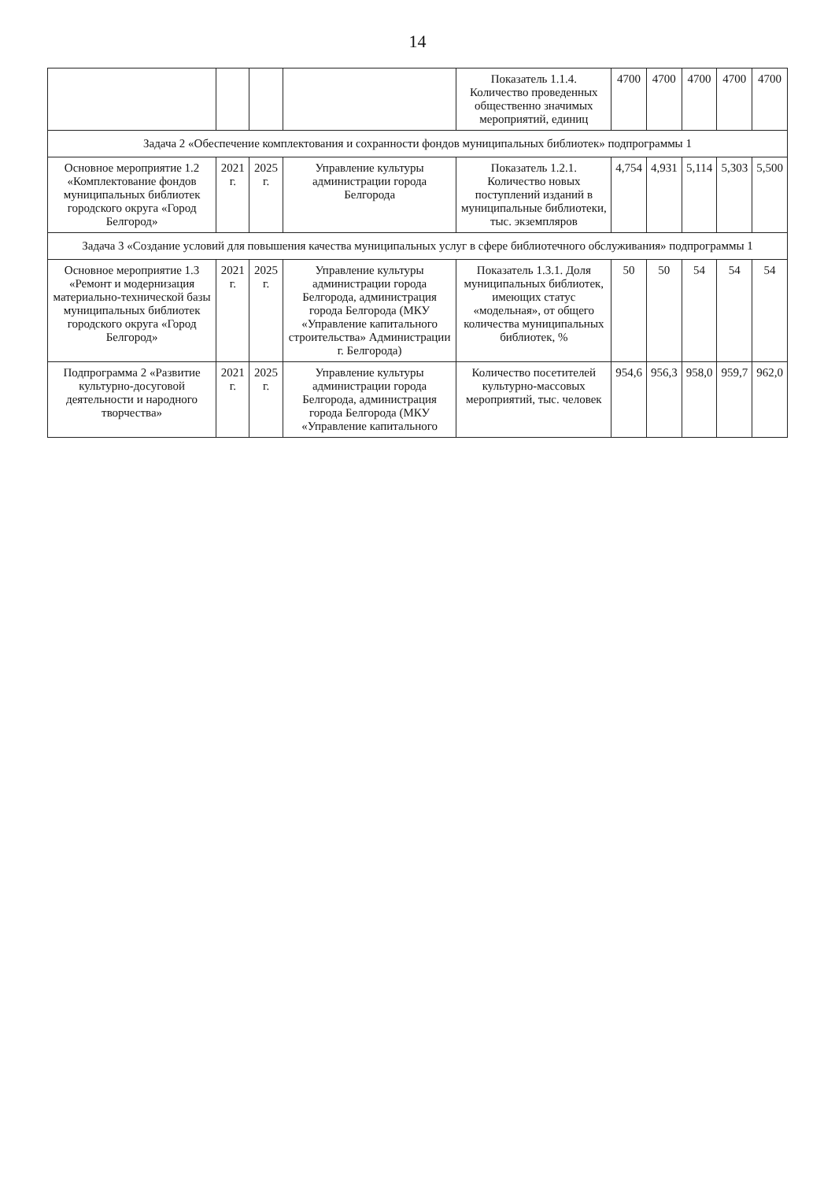14
| | | | | Показатель 1.1.4. Количество проведенных общественно значимых мероприятий, единиц | 4700 | 4700 | 4700 | 4700 | 4700 |
| Задача 2 «Обеспечение комплектования и сохранности фондов муниципальных библиотек» подпрограммы 1 | | | | | | | | | |
| Основное мероприятие 1.2 «Комплектование фондов муниципальных библиотек городского округа «Город Белгород» | 2021 г. | 2025 г. | Управление культуры администрации города Белгорода | Показатель 1.2.1. Количество новых поступлений изданий в муниципальные библиотеки, тыс. экземпляров | 4,754 | 4,931 | 5,114 | 5,303 | 5,500 |
| Задача 3 «Создание условий для повышения качества муниципальных услуг в сфере библиотечного обслуживания» подпрограммы 1 | | | | | | | | | |
| Основное мероприятие 1.3 «Ремонт и модернизация материально-технической базы муниципальных библиотек городского округа «Город Белгород» | 2021 г. | 2025 г. | Управление культуры администрации города Белгорода, администрация города Белгорода (МКУ «Управление капитального строительства» Администрации г. Белгорода) | Показатель 1.3.1. Доля муниципальных библиотек, имеющих статус «модельная», от общего количества муниципальных библиотек, % | 50 | 50 | 54 | 54 | 54 |
| Подпрограмма 2 «Развитие культурно-досуговой деятельности и народного творчества» | 2021 г. | 2025 г. | Управление культуры администрации города Белгорода, администрация города Белгорода (МКУ «Управление капитального | Количество посетителей культурно-массовых мероприятий, тыс. человек | 954,6 | 956,3 | 958,0 | 959,7 | 962,0 |